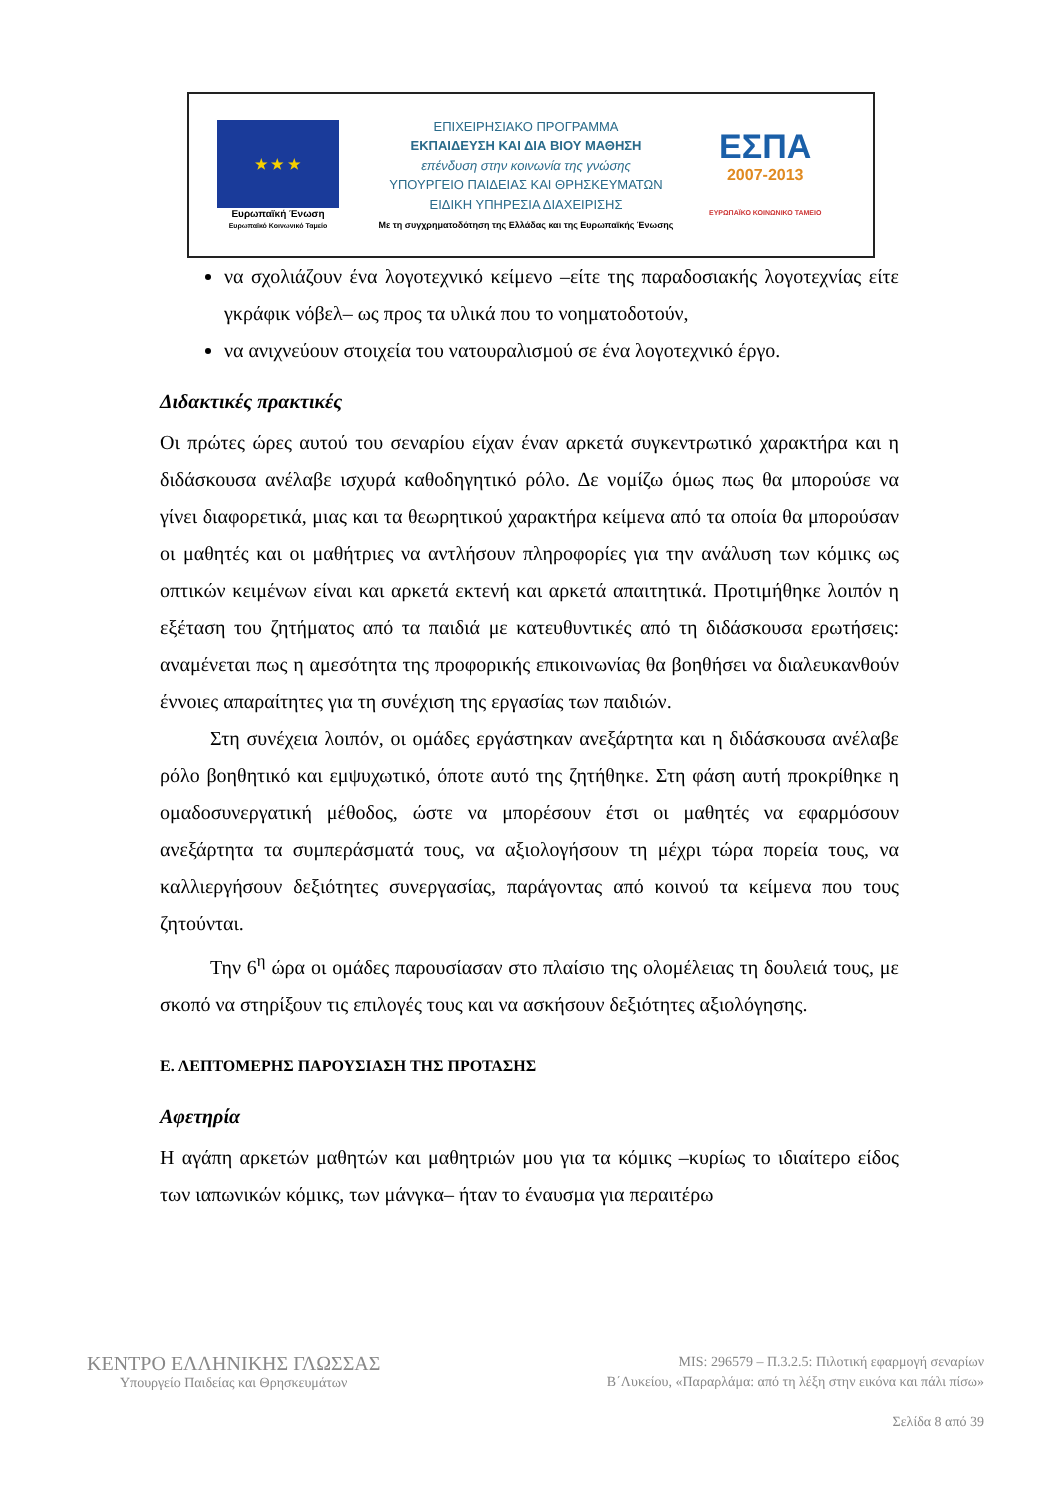★ ★ ★
Ευρωπαϊκή Ένωση
Ευρωπαϊκό Κοινωνικό Ταμείο
ΕΠΙΧΕΙΡΗΣΙΑΚΟ ΠΡΟΓΡΑΜΜΑ
ΕΚΠΑΙΔΕΥΣΗ ΚΑΙ ΔΙΑ ΒΙΟΥ ΜΑΘΗΣΗ
επένδυση στην κοινωνία της γνώσης
ΥΠΟΥΡΓΕΙΟ ΠΑΙΔΕΙΑΣ ΚΑΙ ΘΡΗΣΚΕΥΜΑΤΩΝ
ΕΙΔΙΚΗ ΥΠΗΡΕΣΙΑ ΔΙΑΧΕΙΡΙΣΗΣ
Με τη συγχρηματοδότηση της Ελλάδας και της Ευρωπαϊκής Ένωσης
ΕΣΠΑ
2007-2013
ΕΥΡΩΠΑΪΚΟ ΚΟΙΝΩΝΙΚΟ ΤΑΜΕΙΟ
να σχολιάζουν ένα λογοτεχνικό κείμενο –είτε της παραδοσιακής λογοτεχνίας είτε γκράφικ νόβελ– ως προς τα υλικά που το νοηματοδοτούν,
να ανιχνεύουν στοιχεία του νατουραλισμού σε ένα λογοτεχνικό έργο.
Διδακτικές πρακτικές
Οι πρώτες ώρες αυτού του σεναρίου είχαν έναν αρκετά συγκεντρωτικό χαρακτήρα και η διδάσκουσα ανέλαβε ισχυρά καθοδηγητικό ρόλο. Δε νομίζω όμως πως θα μπορούσε να γίνει διαφορετικά, μιας και τα θεωρητικού χαρακτήρα κείμενα από τα οποία θα μπορούσαν οι μαθητές και οι μαθήτριες να αντλήσουν πληροφορίες για την ανάλυση των κόμικς ως οπτικών κειμένων είναι και αρκετά εκτενή και αρκετά απαιτητικά. Προτιμήθηκε λοιπόν η εξέταση του ζητήματος από τα παιδιά με κατευθυντικές από τη διδάσκουσα ερωτήσεις: αναμένεται πως η αμεσότητα της προφορικής επικοινωνίας θα βοηθήσει να διαλευκανθούν έννοιες απαραίτητες για τη συνέχιση της εργασίας των παιδιών.
Στη συνέχεια λοιπόν, οι ομάδες εργάστηκαν ανεξάρτητα και η διδάσκουσα ανέλαβε ρόλο βοηθητικό και εμψυχωτικό, όποτε αυτό της ζητήθηκε. Στη φάση αυτή προκρίθηκε η ομαδοσυνεργατική μέθοδος, ώστε να μπορέσουν έτσι οι μαθητές να εφαρμόσουν ανεξάρτητα τα συμπεράσματά τους, να αξιολογήσουν τη μέχρι τώρα πορεία τους, να καλλιεργήσουν δεξιότητες συνεργασίας, παράγοντας από κοινού τα κείμενα που τους ζητούνται.
Την 6<sup>η</sup> ώρα οι ομάδες παρουσίασαν στο πλαίσιο της ολομέλειας τη δουλειά τους, με σκοπό να στηρίξουν τις επιλογές τους και να ασκήσουν δεξιότητες αξιολόγησης.
Ε. ΛΕΠΤΟΜΕΡΗΣ ΠΑΡΟΥΣΙΑΣΗ ΤΗΣ ΠΡΟΤΑΣΗΣ
Αφετηρία
Η αγάπη αρκετών μαθητών και μαθητριών μου για τα κόμικς –κυρίως το ιδιαίτερο είδος των ιαπωνικών κόμικς, των μάνγκα– ήταν το έναυσμα για περαιτέρω
ΚΕΝΤΡΟ ΕΛΛΗΝΙΚΗΣ ΓΛΩΣΣΑΣ
Υπουργείο Παιδείας και Θρησκευμάτων
MIS: 296579 – Π.3.2.5: Πιλοτική εφαρμογή σεναρίων
Β΄Λυκείου, «Παραρλάμα: από τη λέξη στην εικόνα και πάλι πίσω»
Σελίδα 8 από 39